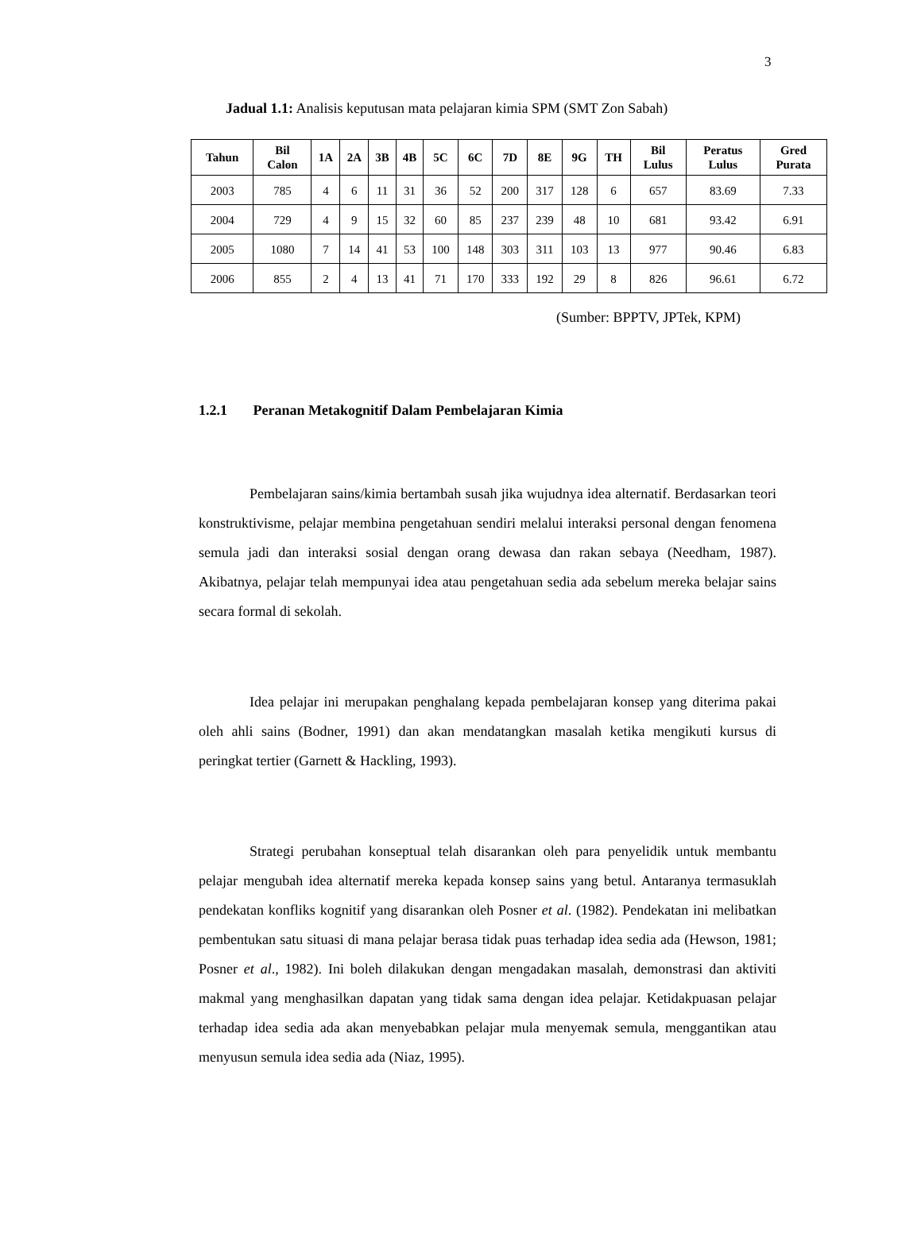3
Jadual 1.1: Analisis keputusan mata pelajaran kimia SPM (SMT Zon Sabah)
| Tahun | Bil Calon | 1A | 2A | 3B | 4B | 5C | 6C | 7D | 8E | 9G | TH | Bil Lulus | Peratus Lulus | Gred Purata |
| --- | --- | --- | --- | --- | --- | --- | --- | --- | --- | --- | --- | --- | --- | --- |
| 2003 | 785 | 4 | 6 | 11 | 31 | 36 | 52 | 200 | 317 | 128 | 6 | 657 | 83.69 | 7.33 |
| 2004 | 729 | 4 | 9 | 15 | 32 | 60 | 85 | 237 | 239 | 48 | 10 | 681 | 93.42 | 6.91 |
| 2005 | 1080 | 7 | 14 | 41 | 53 | 100 | 148 | 303 | 311 | 103 | 13 | 977 | 90.46 | 6.83 |
| 2006 | 855 | 2 | 4 | 13 | 41 | 71 | 170 | 333 | 192 | 29 | 8 | 826 | 96.61 | 6.72 |
(Sumber: BPPTV, JPTek, KPM)
1.2.1 Peranan Metakognitif Dalam Pembelajaran Kimia
Pembelajaran sains/kimia bertambah susah jika wujudnya idea alternatif. Berdasarkan teori konstruktivisme, pelajar membina pengetahuan sendiri melalui interaksi personal dengan fenomena semula jadi dan interaksi sosial dengan orang dewasa dan rakan sebaya (Needham, 1987). Akibatnya, pelajar telah mempunyai idea atau pengetahuan sedia ada sebelum mereka belajar sains secara formal di sekolah.
Idea pelajar ini merupakan penghalang kepada pembelajaran konsep yang diterima pakai oleh ahli sains (Bodner, 1991) dan akan mendatangkan masalah ketika mengikuti kursus di peringkat tertier (Garnett & Hackling, 1993).
Strategi perubahan konseptual telah disarankan oleh para penyelidik untuk membantu pelajar mengubah idea alternatif mereka kepada konsep sains yang betul. Antaranya termasuklah pendekatan konfliks kognitif yang disarankan oleh Posner et al. (1982). Pendekatan ini melibatkan pembentukan satu situasi di mana pelajar berasa tidak puas terhadap idea sedia ada (Hewson, 1981; Posner et al., 1982). Ini boleh dilakukan dengan mengadakan masalah, demonstrasi dan aktiviti makmal yang menghasilkan dapatan yang tidak sama dengan idea pelajar. Ketidakpuasan pelajar terhadap idea sedia ada akan menyebabkan pelajar mula menyemak semula, menggantikan atau menyusun semula idea sedia ada (Niaz, 1995).